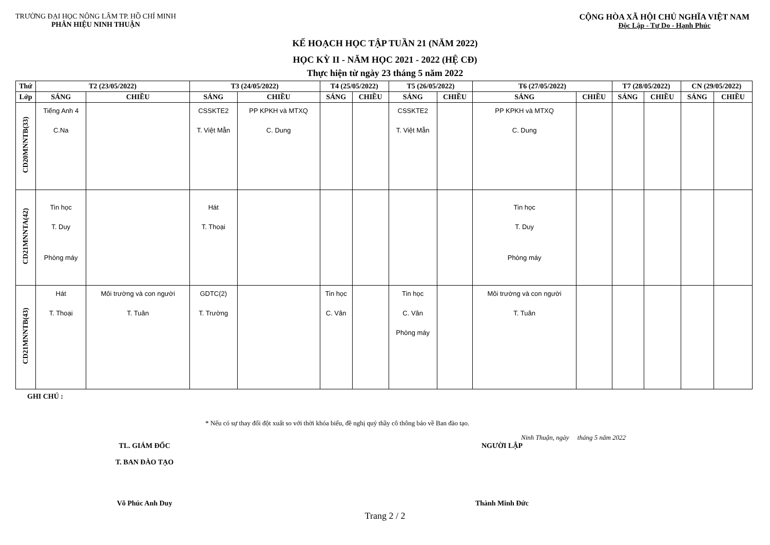TRƯỜNG ĐẠI HỌC NÔNG LÂM TP. HỒ CHÍ MINH
PHÂN HIỆU NINH THUẬN
CỘNG HÒA XÃ HỘI CHỦ NGHĨA VIỆT NAM
Độc Lập - Tự Do - Hạnh Phúc
KẾ HOẠCH HỌC TẬP TUẦN 21 (NĂM 2022)
HỌC KỲ II - NĂM HỌC 2021 - 2022 (HỆ CĐ)
Thực hiện từ ngày 23 tháng 5 năm 2022
| Thứ | T2 (23/05/2022) | | T3 (24/05/2022) | | T4 (25/05/2022) | | T5 (26/05/2022) | | T6 (27/05/2022) | | T7 (28/05/2022) | | CN (29/05/2022) | |
| --- | --- | --- | --- | --- | --- | --- | --- | --- | --- | --- | --- | --- | --- | --- |
| Lớp | SÁNG | CHIỀU | SÁNG | CHIỀU | SÁNG | CHIỀU | SÁNG | CHIỀU | SÁNG | CHIỀU | SÁNG | CHIỀU | SÁNG | CHIỀU |
| CD20MNNTB(33) | Tiếng Anh 4 C.Na | | CSSKTE2 T. Việt Mẫn | PP KPKH và MTXQ C. Dung | | | CSSKTE2 T. Việt Mẫn | | PP KPKH và MTXQ C. Dung | | | | | |
| CD21MNNTA(42) | Tin học T. Duy Phòng máy | | Hát T. Thoại | | | | | | Tin học T. Duy Phòng máy | | | | | |
| CD21MNNTB(43) | Hát T. Thoại | Môi trường và con người T. Tuân | GDTC(2) T. Trường | | Tin học C. Vân | | Tin học C. Vân Phòng máy | | Môi trường và con người T. Tuân | | | | | |
GHI CHÚ :
* Nếu có sự thay đổi đột xuất so với thời khóa biểu, đề nghị quý thầy cô thông báo về Ban đào tạo.
Ninh Thuận, ngày tháng 5 năm 2022
TL. GIÁM ĐỐC
T. BAN ĐÀO TẠO
Võ Phúc Anh Duy
NGƯỜI LẬP
Thành Minh Đức
Trang 2 / 2